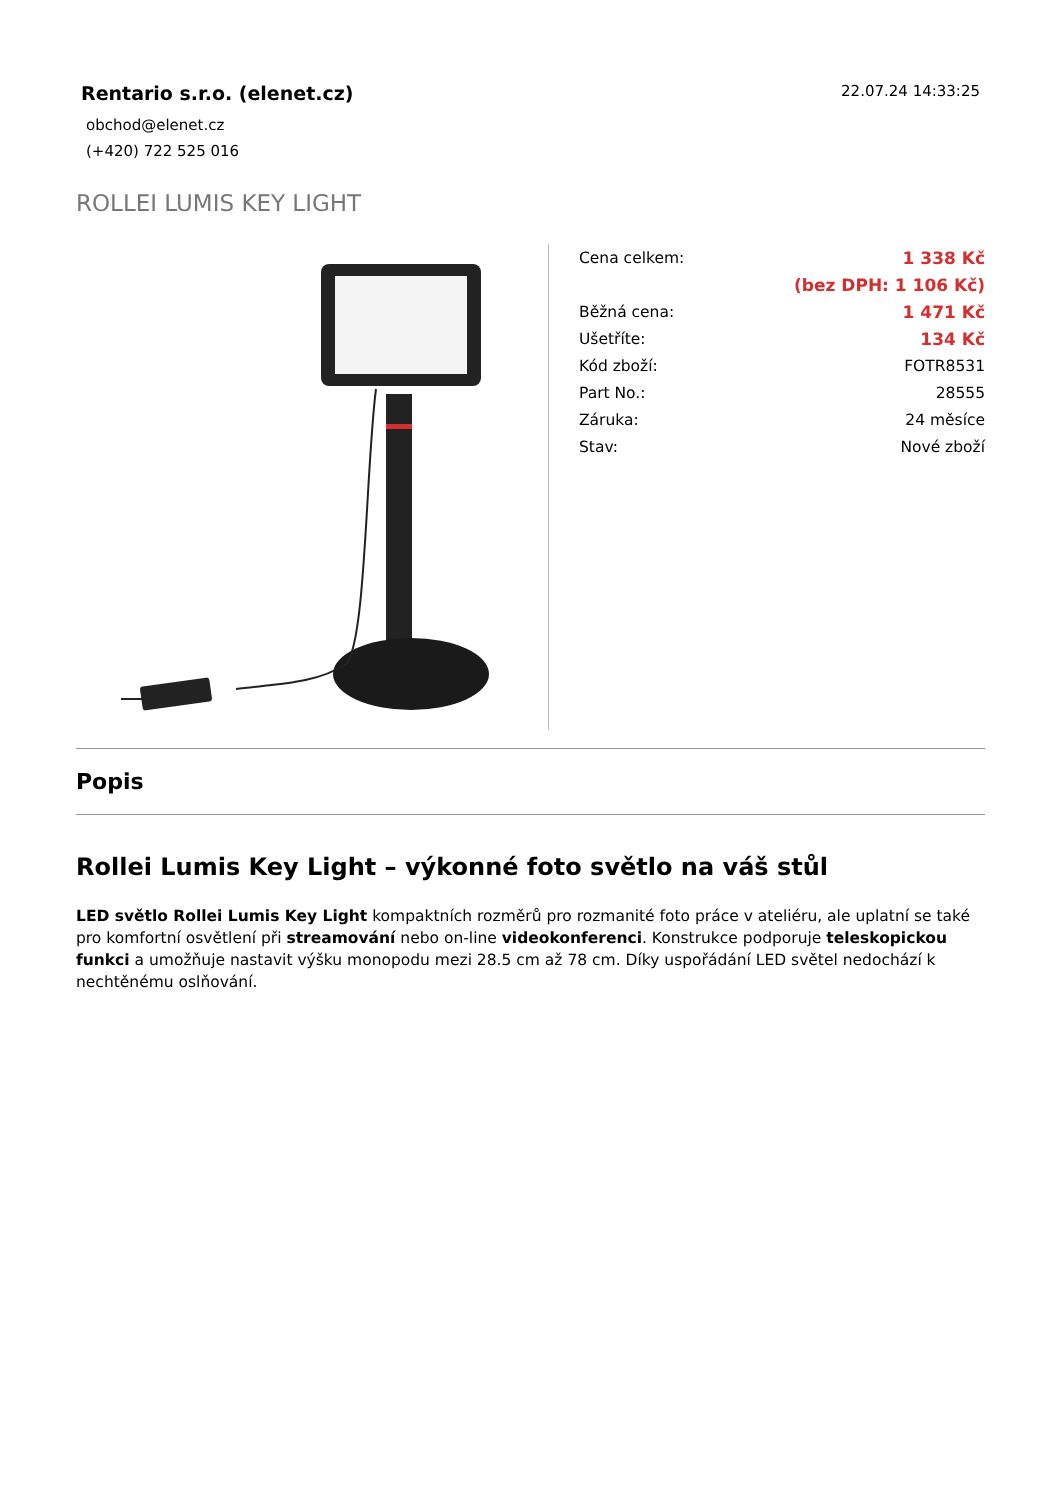Rentario s.r.o. (elenet.cz)
obchod@elenet.cz
(+420) 722 525 016
22.07.24 14:33:25
ROLLEI LUMIS KEY LIGHT
| Cena celkem: | 1 338 Kč |
| | (bez DPH: 1 106 Kč) |
| Běžná cena: | 1 471 Kč |
| Ušetříte: | 134 Kč |
| Kód zboží: | FOTR8531 |
| Part No.: | 28555 |
| Záruka: | 24 měsíce |
| Stav: | Nové zboží |
Popis
Rollei Lumis Key Light – výkonné foto světlo na váš stůl
LED světlo Rollei Lumis Key Light kompaktních rozměrů pro rozmanité foto práce v ateliéru, ale uplatní se také pro komfortní osvětlení při streamování nebo on-line videokonferenci. Konstrukce podporuje teleskopickou funkci a umožňuje nastavit výšku monopodu mezi 28.5 cm až 78 cm. Díky uspořádání LED světel nedochází k nechtěnému oslňování.